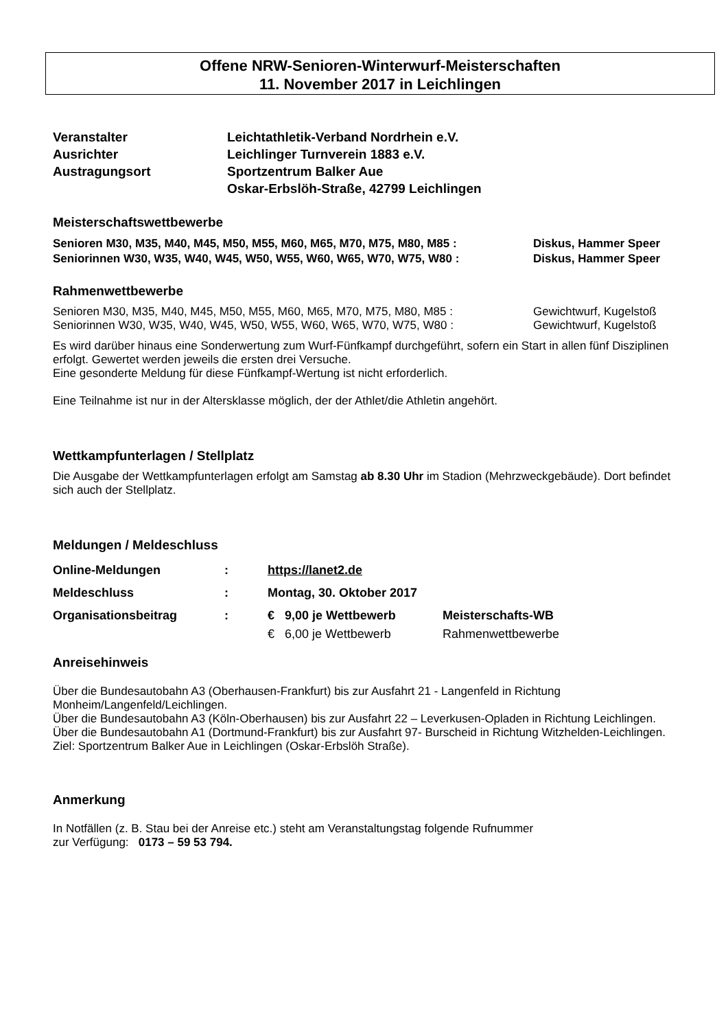Offene NRW-Senioren-Winterwurf-Meisterschaften
11. November 2017 in Leichlingen
| Veranstalter | Leichtathletik-Verband Nordrhein e.V. |
| Ausrichter | Leichlinger Turnverein 1883 e.V. |
| Austragungsort | Sportzentrum Balker Aue Oskar-Erbslöh-Straße, 42799 Leichlingen |
Meisterschaftswettbewerbe
| Senioren M30, M35, M40, M45, M50, M55, M60, M65, M70, M75, M80, M85 : | Diskus, Hammer Speer |
| Seniorinnen W30, W35, W40, W45, W50, W55, W60, W65, W70, W75, W80 : | Diskus, Hammer Speer |
Rahmenwettbewerbe
| Senioren M30, M35, M40, M45, M50, M55, M60, M65, M70, M75, M80, M85 : | Gewichtwurf, Kugelstoß |
| Seniorinnen W30, W35, W40, W45, W50, W55, W60, W65, W70, W75, W80 : | Gewichtwurf, Kugelstoß |
Es wird darüber hinaus eine Sonderwertung zum Wurf-Fünfkampf durchgeführt, sofern ein Start in allen fünf Disziplinen erfolgt. Gewertet werden jeweils die ersten drei Versuche.
Eine gesonderte Meldung für diese Fünfkampf-Wertung ist nicht erforderlich.
Eine Teilnahme ist nur in der Altersklasse möglich, der der Athlet/die Athletin angehört.
Wettkampfunterlagen / Stellplatz
Die Ausgabe der Wettkampfunterlagen erfolgt am Samstag ab 8.30 Uhr im Stadion (Mehrzweckgebäude). Dort befindet sich auch der Stellplatz.
Meldungen / Meldeschluss
| Online-Meldungen | : | https://lanet2.de | |
| Meldeschluss | : | Montag, 30. Oktober 2017 | |
| Organisationsbeitrag | : | € 9,00 je Wettbewerb | Meisterschafts-WB |
| | | € 6,00 je Wettbewerb | Rahmenwettbewerbe |
Anreisehinweis
Über die Bundesautobahn A3 (Oberhausen-Frankfurt) bis zur Ausfahrt 21 - Langenfeld in Richtung Monheim/Langenfeld/Leichlingen.
Über die Bundesautobahn A3 (Köln-Oberhausen) bis zur Ausfahrt 22 – Leverkusen-Opladen in Richtung Leichlingen.
Über die Bundesautobahn A1 (Dortmund-Frankfurt) bis zur Ausfahrt 97- Burscheid in Richtung Witzhelden-Leichlingen.
Ziel: Sportzentrum Balker Aue in Leichlingen (Oskar-Erbslöh Straße).
Anmerkung
In Notfällen (z. B. Stau bei der Anreise etc.) steht am Veranstaltungstag folgende Rufnummer
zur Verfügung: 0173 – 59 53 794.